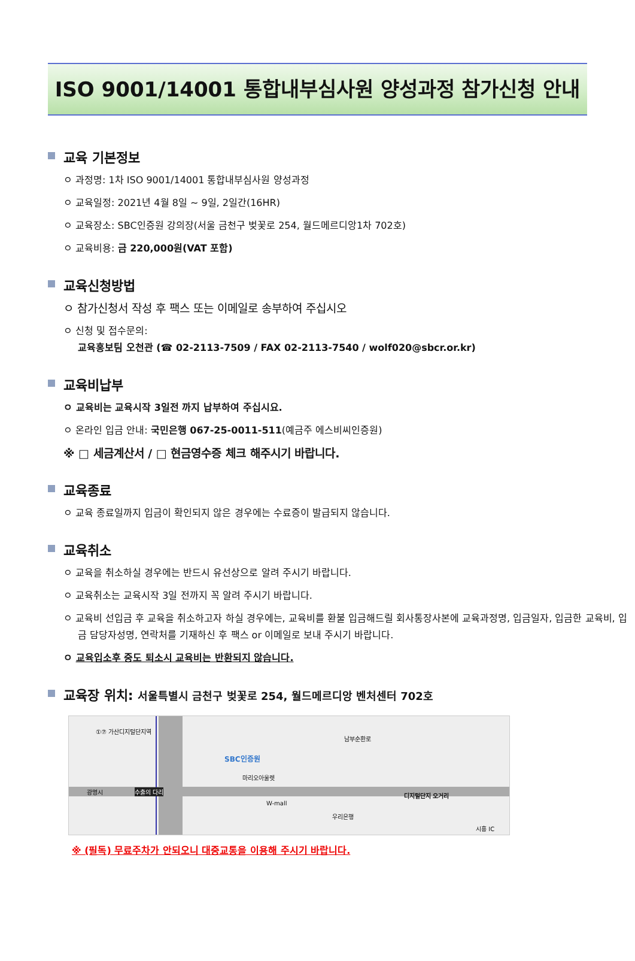ISO 9001/14001 통합내부심사원 양성과정 참가신청 안내
교육 기본정보
ㅇ 과정명: 1차 ISO 9001/14001 통합내부심사원 양성과정
ㅇ 교육일정: 2021년 4월 8일 ~ 9일, 2일간(16HR)
ㅇ 교육장소: SBC인증원 강의장(서울 금천구 벚꽃로 254, 월드메르디앙1차 702호)
ㅇ 교육비용: 금 220,000원(VAT 포함)
교육신청방법
ㅇ 참가신청서 작성 후 팩스 또는 이메일로 송부하여 주십시오
ㅇ 신청 및 접수문의:
교육홍보팀 오천관 (☎ 02-2113-7509 / FAX 02-2113-7540 / wolf020@sbcr.or.kr)
교육비납부
ㅇ 교육비는 교육시작 3일전 까지 납부하여 주십시요.
ㅇ 온라인 입금 안내: 국민은행 067-25-0011-511(예금주 에스비씨인증원)
※ □ 세금계산서 / □ 현금영수증 체크 해주시기 바랍니다.
교육종료
ㅇ 교육 종료일까지 입금이 확인되지 않은 경우에는 수료증이 발급되지 않습니다.
교육취소
ㅇ 교육을 취소하실 경우에는 반드시 유선상으로 알려 주시기 바랍니다.
ㅇ 교육취소는 교육시작 3일 전까지 꼭 알려 주시기 바랍니다.
ㅇ 교육비 선입금 후 교육을 취소하고자 하실 경우에는, 교육비를 환불 입금해드릴 회사통장사본에 교육과정명, 입금일자, 입금한 교육비, 입금 담당자성명, 연락처를 기재하신 후 팩스 or 이메일로 보내 주시기 바랍니다.
ㅇ 교육입소후 중도 퇴소시 교육비는 반환되지 않습니다.
교육장 위치: 서울특별시 금천구 벚꽃로 254, 월드메르디앙 벤처센터 702호
①⑦ 가산디지털단지역
SBC인증원
마리오아울렛
광명시 수출의 다리
W-mall
우리은행
디지털단지 오거리
남부순환로
시흥 IC
※ (필독) 무료주차가 안되오니 대중교통을 이용해 주시기 바랍니다.